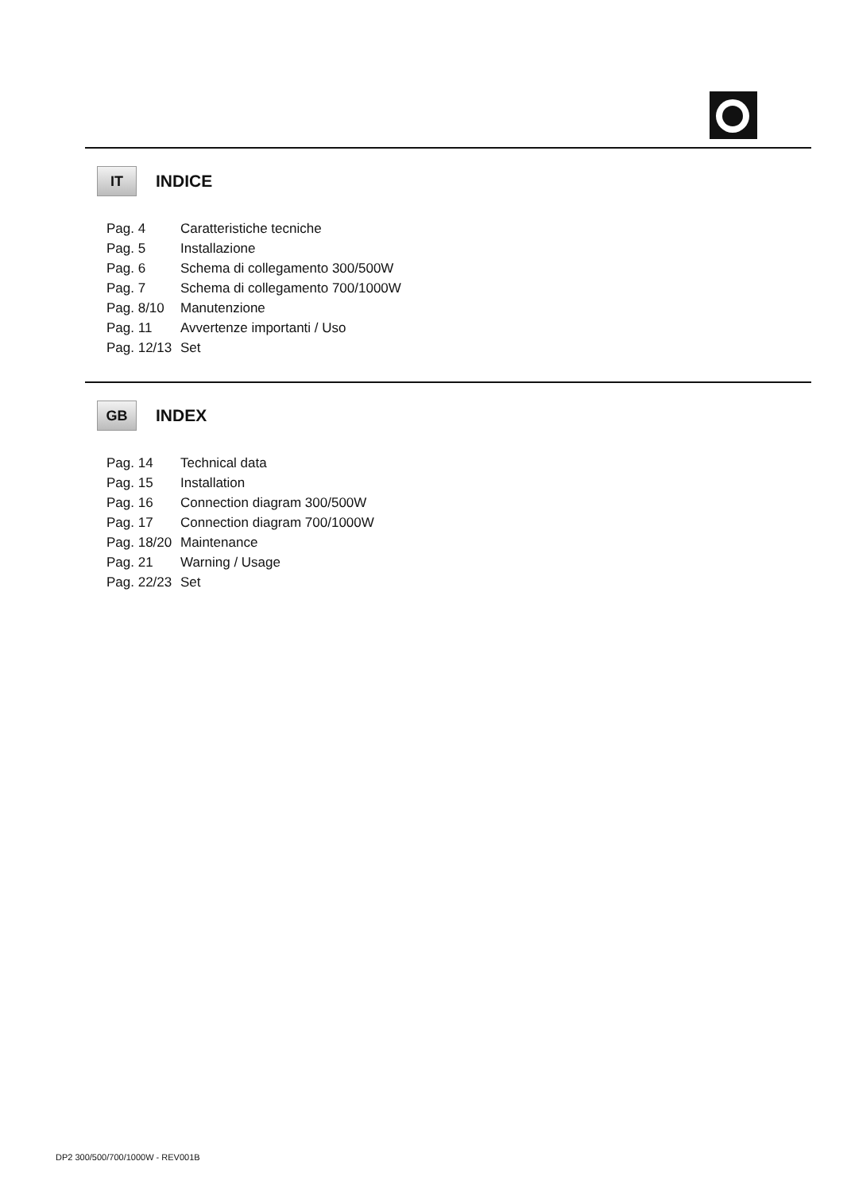IT
INDICE
| Pag. 4 | Caratteristiche tecniche |
| Pag. 5 | Installazione |
| Pag. 6 | Schema di collegamento 300/500W |
| Pag. 7 | Schema di collegamento 700/1000W |
| Pag. 8/10 | Manutenzione |
| Pag. 11 | Avvertenze importanti / Uso |
| Pag. 12/13 | Set |
GB
INDEX
| Pag. 14 | Technical data |
| Pag. 15 | Installation |
| Pag. 16 | Connection diagram 300/500W |
| Pag. 17 | Connection diagram 700/1000W |
| Pag. 18/20 | Maintenance |
| Pag. 21 | Warning / Usage |
| Pag. 22/23 | Set |
DP2 300/500/700/1000W - REV001B